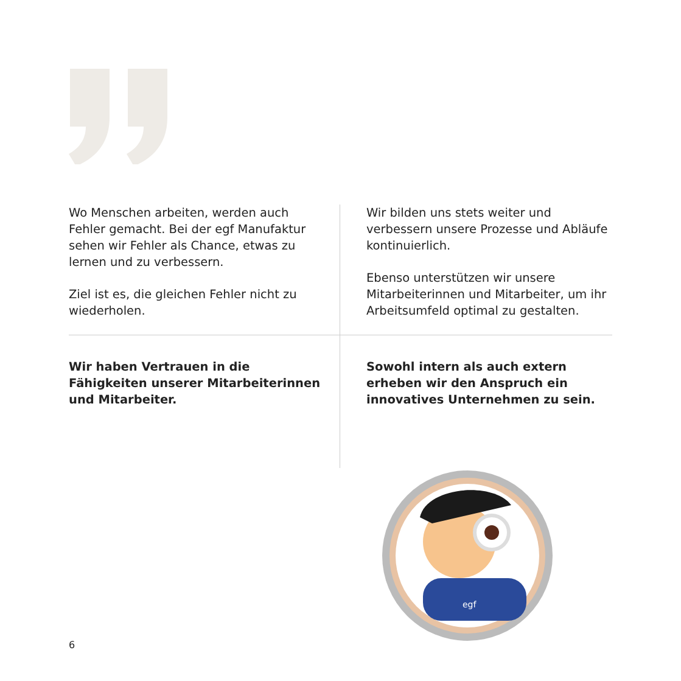Wo Menschen arbeiten, werden auch Fehler gemacht. Bei der egf Manufaktur sehen wir Fehler als Chance, etwas zu lernen und zu verbessern.
Ziel ist es, die gleichen Fehler nicht zu wiederholen.
Wir bilden uns stets weiter und verbessern unsere Prozesse und Abläufe kontinuierlich.
Ebenso unterstützen wir unsere Mitarbeiterinnen und Mitarbeiter, um ihr Arbeitsumfeld optimal zu gestalten.
Wir haben Vertrauen in die Fähigkeiten unserer Mitarbeiterinnen und Mitarbeiter.
Sowohl intern als auch extern erheben wir den Anspruch ein innovatives Unternehmen zu sein.
egf
6